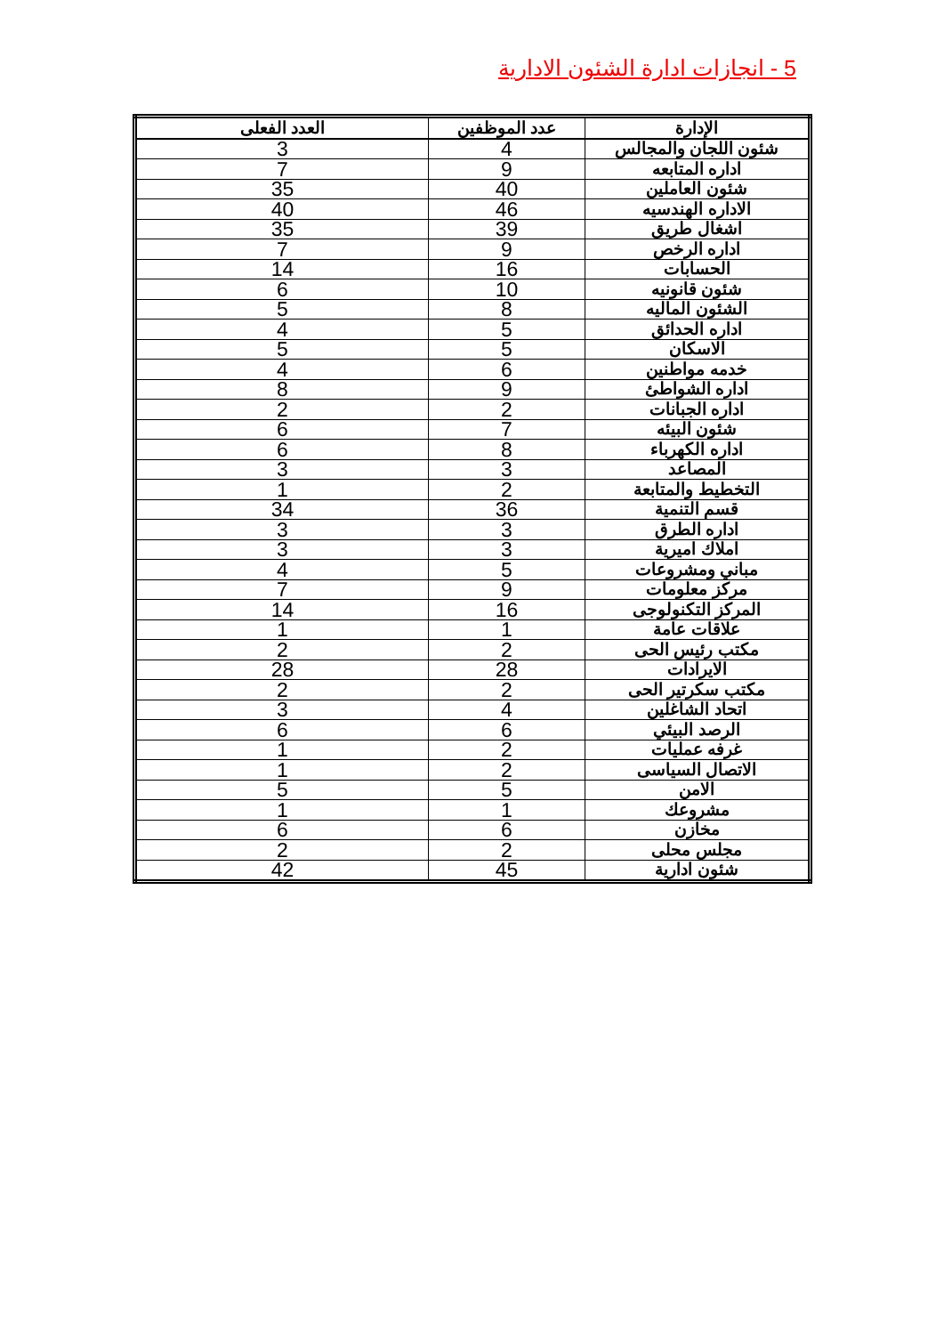5 - انجازات ادارة الشئون الادارية
| الإدارة | عدد الموظفين | العدد الفعلى |
| --- | --- | --- |
| شئون اللجان والمجالس | 4 | 3 |
| اداره المتابعه | 9 | 7 |
| شئون العاملين | 40 | 35 |
| الاداره الهندسيه | 46 | 40 |
| اشغال طريق | 39 | 35 |
| اداره الرخص | 9 | 7 |
| الحسابات | 16 | 14 |
| شئون قانونيه | 10 | 6 |
| الشئون الماليه | 8 | 5 |
| اداره الحدائق | 5 | 4 |
| الاسكان | 5 | 5 |
| خدمه مواطنين | 6 | 4 |
| اداره الشواطئ | 9 | 8 |
| اداره الجبانات | 2 | 2 |
| شئون البيئه | 7 | 6 |
| اداره الكهرباء | 8 | 6 |
| المصاعد | 3 | 3 |
| التخطيط والمتابعة | 2 | 1 |
| قسم التنمية | 36 | 34 |
| اداره الطرق | 3 | 3 |
| املاك اميرية | 3 | 3 |
| مباني ومشروعات | 5 | 4 |
| مركز معلومات | 9 | 7 |
| المركز التكنولوجى | 16 | 14 |
| علاقات عامة | 1 | 1 |
| مكتب رئيس الحى | 2 | 2 |
| الايرادات | 28 | 28 |
| مكتب سكرتير الحى | 2 | 2 |
| اتحاد الشاغلين | 4 | 3 |
| الرصد البيئي | 6 | 6 |
| غرفه عمليات | 2 | 1 |
| الاتصال السياسى | 2 | 1 |
| الامن | 5 | 5 |
| مشروعك | 1 | 1 |
| مخازن | 6 | 6 |
| مجلس محلى | 2 | 2 |
| شئون ادارية | 45 | 42 |